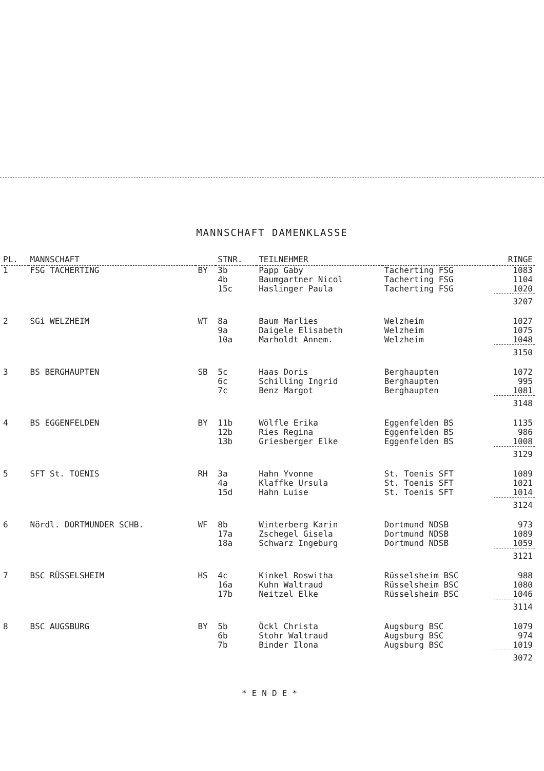MANNSCHAFT DAMENKLASSE
| PL. | MANNSCHAFT | | STNR. | TEILNEHMER | | RINGE |
| --- | --- | --- | --- | --- | --- | --- |
| 1 | FSG TACHERTING | BY | 3b | Papp Gaby | Tacherting FSG | 1083 |
| | | | 4b | Baumgartner Nicol | Tacherting FSG | 1104 |
| | | | 15c | Haslinger Paula | Tacherting FSG | 1020 |
| | | | | | | 3207 |
| 2 | SGi WELZHEIM | WT | 8a | Baum Marlies | Welzheim | 1027 |
| | | | 9a | Daigele Elisabeth | Welzheim | 1075 |
| | | | 10a | Marholdt Annem. | Welzheim | 1048 |
| | | | | | | 3150 |
| 3 | BS BERGHAUPTEN | SB | 5c | Haas Doris | Berghaupten | 1072 |
| | | | 6c | Schilling Ingrid | Berghaupten | 995 |
| | | | 7c | Benz Margot | Berghaupten | 1081 |
| | | | | | | 3148 |
| 4 | BS EGGENFELDEN | BY | 11b | Wölfle Erika | Eggenfelden BS | 1135 |
| | | | 12b | Ries Regina | Eggenfelden BS | 986 |
| | | | 13b | Griesberger Elke | Eggenfelden BS | 1008 |
| | | | | | | 3129 |
| 5 | SFT St. TOENIS | RH | 3a | Hahn Yvonne | St. Toenis SFT | 1089 |
| | | | 4a | Klaffke Ursula | St. Toenis SFT | 1021 |
| | | | 15d | Hahn Luise | St. Toenis SFT | 1014 |
| | | | | | | 3124 |
| 6 | Nördl. DORTMUNDER SCHB. | WF | 8b | Winterberg Karin | Dortmund NDSB | 973 |
| | | | 17a | Zschegel Gisela | Dortmund NDSB | 1089 |
| | | | 18a | Schwarz Ingeburg | Dortmund NDSB | 1059 |
| | | | | | | 3121 |
| 7 | BSC RÜSSELSHEIM | HS | 4c | Kinkel Roswitha | Rüsselsheim BSC | 988 |
| | | | 16a | Kuhn Waltraud | Rüsselsheim BSC | 1080 |
| | | | 17b | Neitzel Elke | Rüsselsheim BSC | 1046 |
| | | | | | | 3114 |
| 8 | BSC AUGSBURG | BY | 5b | Öckl Christa | Augsburg BSC | 1079 |
| | | | 6b | Stohr Waltraud | Augsburg BSC | 974 |
| | | | 7b | Binder Ilona | Augsburg BSC | 1019 |
| | | | | | | 3072 |
*ENDE*